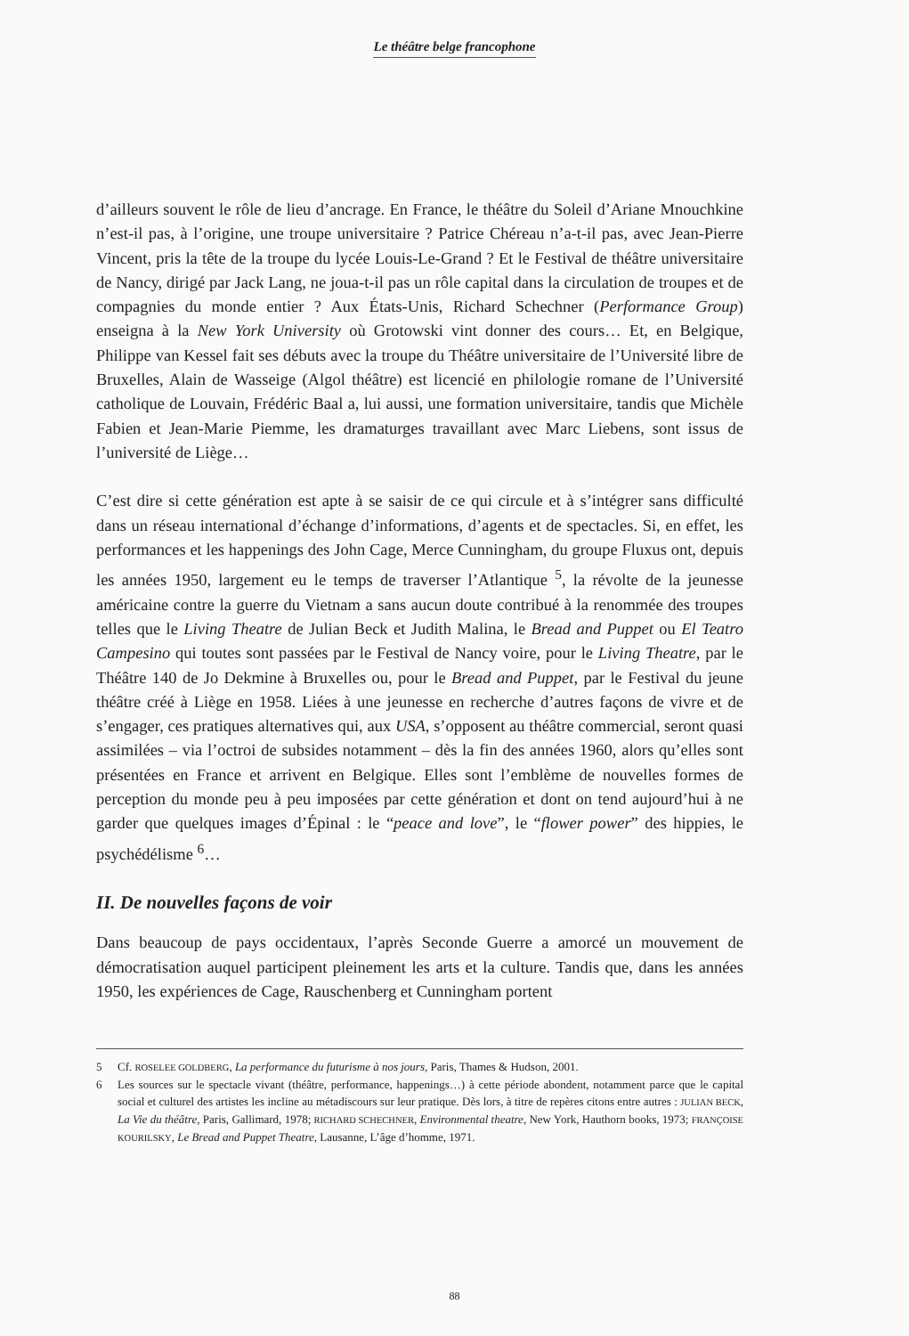Le théâtre belge francophone
d’ailleurs souvent le rôle de lieu d’ancrage. En France, le théâtre du Soleil d’Ariane Mnouchkine n’est-il pas, à l’origine, une troupe universitaire ? Patrice Chéreau n’a-t-il pas, avec Jean-Pierre Vincent, pris la tête de la troupe du lycée Louis-Le-Grand ? Et le Festival de théâtre universitaire de Nancy, dirigé par Jack Lang, ne joua-t-il pas un rôle capital dans la circulation de troupes et de compagnies du monde entier ? Aux États-Unis, Richard Schechner (Performance Group) enseigna à la New York University où Grotowski vint donner des cours… Et, en Belgique, Philippe van Kessel fait ses débuts avec la troupe du Théâtre universitaire de l’Université libre de Bruxelles, Alain de Wasseige (Algol théâtre) est licencié en philologie romane de l’Université catholique de Louvain, Frédéric Baal a, lui aussi, une formation universitaire, tandis que Michèle Fabien et Jean-Marie Piemme, les dramaturges travaillant avec Marc Liebens, sont issus de l’université de Liège…
C’est dire si cette génération est apte à se saisir de ce qui circule et à s’intégrer sans difficulté dans un réseau international d’échange d’informations, d’agents et de spectacles. Si, en effet, les performances et les happenings des John Cage, Merce Cunningham, du groupe Fluxus ont, depuis les années 1950, largement eu le temps de traverser l’Atlantique <sup>5</sup>, la révolte de la jeunesse américaine contre la guerre du Vietnam a sans aucun doute contribué à la renommée des troupes telles que le Living Theatre de Julian Beck et Judith Malina, le Bread and Puppet ou El Teatro Campesino qui toutes sont passées par le Festival de Nancy voire, pour le Living Theatre, par le Théâtre 140 de Jo Dekmine à Bruxelles ou, pour le Bread and Puppet, par le Festival du jeune théâtre créé à Liège en 1958. Liées à une jeunesse en recherche d’autres façons de vivre et de s’engager, ces pratiques alternatives qui, aux USA, s’opposent au théâtre commercial, seront quasi assimilées – via l’octroi de subsides notamment – dès la fin des années 1960, alors qu’elles sont présentées en France et arrivent en Belgique. Elles sont l’emblème de nouvelles formes de perception du monde peu à peu imposées par cette génération et dont on tend aujourd’hui à ne garder que quelques images d’Épinal : le “peace and love”, le “flower power” des hippies, le psychédélisme <sup>6</sup>…
II. De nouvelles façons de voir
Dans beaucoup de pays occidentaux, l’après Seconde Guerre a amorcé un mouvement de démocratisation auquel participent pleinement les arts et la culture. Tandis que, dans les années 1950, les expériences de Cage, Rauschenberg et Cunningham portent
5 Cf. ROSELEE GOLDBERG, La performance du futurisme à nos jours, Paris, Thames & Hudson, 2001.
6 Les sources sur le spectacle vivant (théâtre, performance, happenings…) à cette période abondent, notamment parce que le capital social et culturel des artistes les incline au métadiscours sur leur pratique. Dès lors, à titre de repères citons entre autres : JULIAN BECK, La Vie du théâtre, Paris, Gallimard, 1978; RICHARD SCHECHNER, Environmental theatre, New York, Hauthorn books, 1973; FRANÇOISE KOURILSKY, Le Bread and Puppet Theatre, Lausanne, L’âge d’homme, 1971.
88